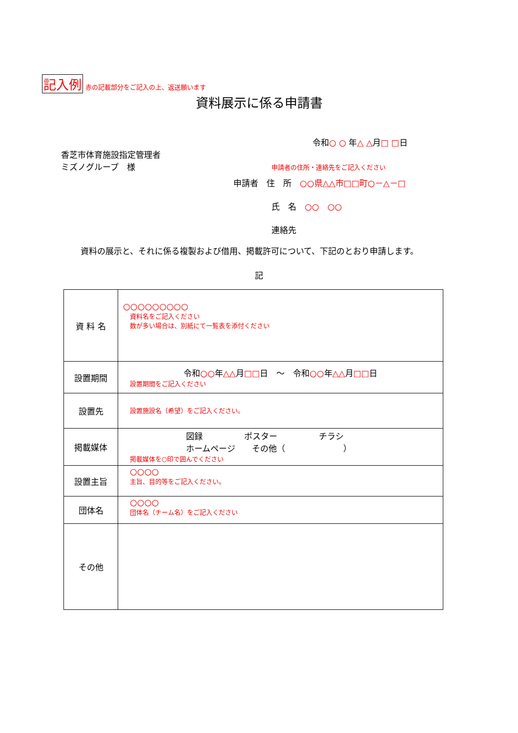記入例 赤の記載部分をご記入の上、返送願います
資料展示に係る申請書
令和○ ○ 年△ △月□ □日
香芝市体育施設指定管理者
ミズノグループ　様
申請者の住所・連絡先をご記入ください
申請者　住　所　○○県△△市□□町○－△－□
氏　名　○○　○○
連絡先
資料の展示と、それに係る複製および借用、掲載許可について、下記のとおり申請します。
記
| 資 料 名 | ○○○○○○○○○ 資料名をご記入ください 数が多い場合は、別紙にて一覧表を添付ください |
| 設置期間 | 令和 ○○ 年 △△ 月 □□ 日 ～ 令和 ○○ 年 △△ 月 □□ 日 設置期間をご記入ください |
| 設置先 | 設置施設名（希望）をご記入ください。 |
| 掲載媒体 | 図録 ポスター チラシ ホームページ その他（ ） 掲載媒体を○印で囲んでください |
| 設置主旨 | ○○○○ 主旨、目的等をご記入ください。 |
| 団体名 | ○○○○ 団体名（チーム名）をご記入ください |
| その他 | |